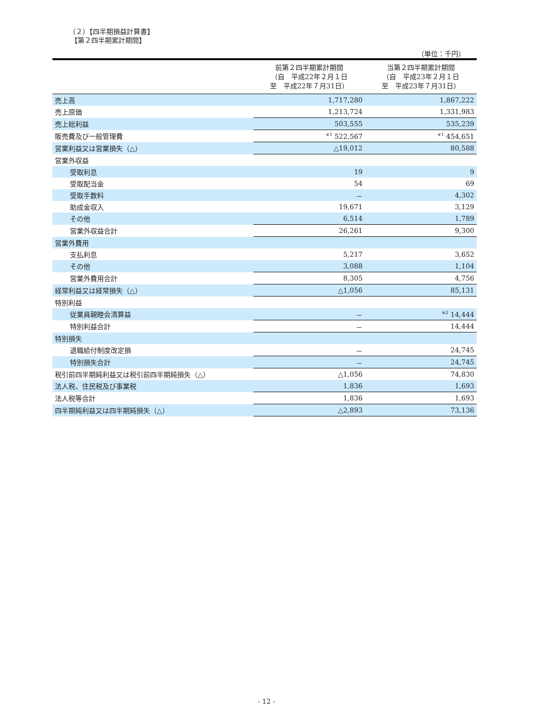（２）【四半期損益計算書】
【第２四半期累計期間】
（単位：千円）
| | 前第２四半期累計期間 （自 平成22年２月１日 至 平成22年７月31日） | 当第２四半期累計期間 （自 平成23年２月１日 至 平成23年７月31日） |
| --- | --- | --- |
| 売上高 | 1,717,280 | 1,867,222 |
| 売上原価 | 1,213,724 | 1,331,983 |
| 売上総利益 | 503,555 | 535,239 |
| 販売費及び一般管理費 | <sup>※1</sup> 522,567 | <sup>※1</sup> 454,651 |
| 営業利益又は営業損失（△） | △19,012 | 80,588 |
| 営業外収益 | | |
| 受取利息 | 19 | 9 |
| 受取配当金 | 54 | 69 |
| 受取手数料 | － | 4,302 |
| 助成金収入 | 19,671 | 3,129 |
| その他 | 6,514 | 1,789 |
| 営業外収益合計 | 26,261 | 9,300 |
| 営業外費用 | | |
| 支払利息 | 5,217 | 3,652 |
| その他 | 3,088 | 1,104 |
| 営業外費用合計 | 8,305 | 4,756 |
| 経常利益又は経常損失（△） | △1,056 | 85,131 |
| 特別利益 | | |
| 従業員親睦会清算益 | － | <sup>※2</sup> 14,444 |
| 特別利益合計 | － | 14,444 |
| 特別損失 | | |
| 退職給付制度改定損 | － | 24,745 |
| 特別損失合計 | － | 24,745 |
| 税引前四半期純利益又は税引前四半期純損失（△） | △1,056 | 74,830 |
| 法人税、住民税及び事業税 | 1,836 | 1,693 |
| 法人税等合計 | 1,836 | 1,693 |
| 四半期純利益又は四半期純損失（△） | △2,893 | 73,136 |
- 12 -